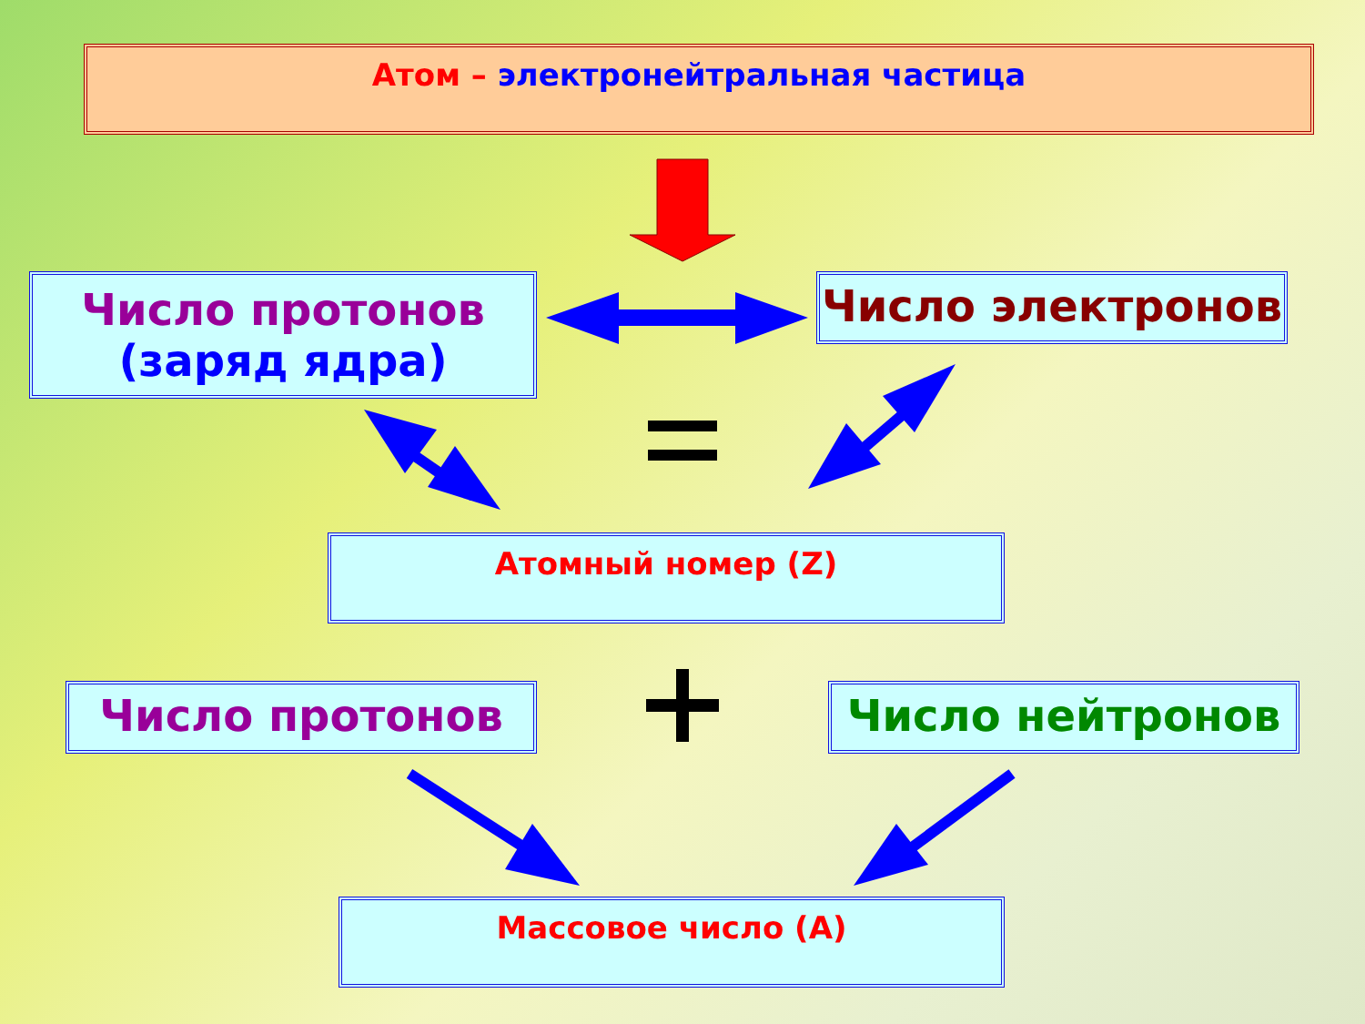Атом – электронейтральная частица
Число протонов
(заряд ядра)
Число электронов
Атомный номер (Z)
Число протонов Число нейтронов
Массовое число (А)